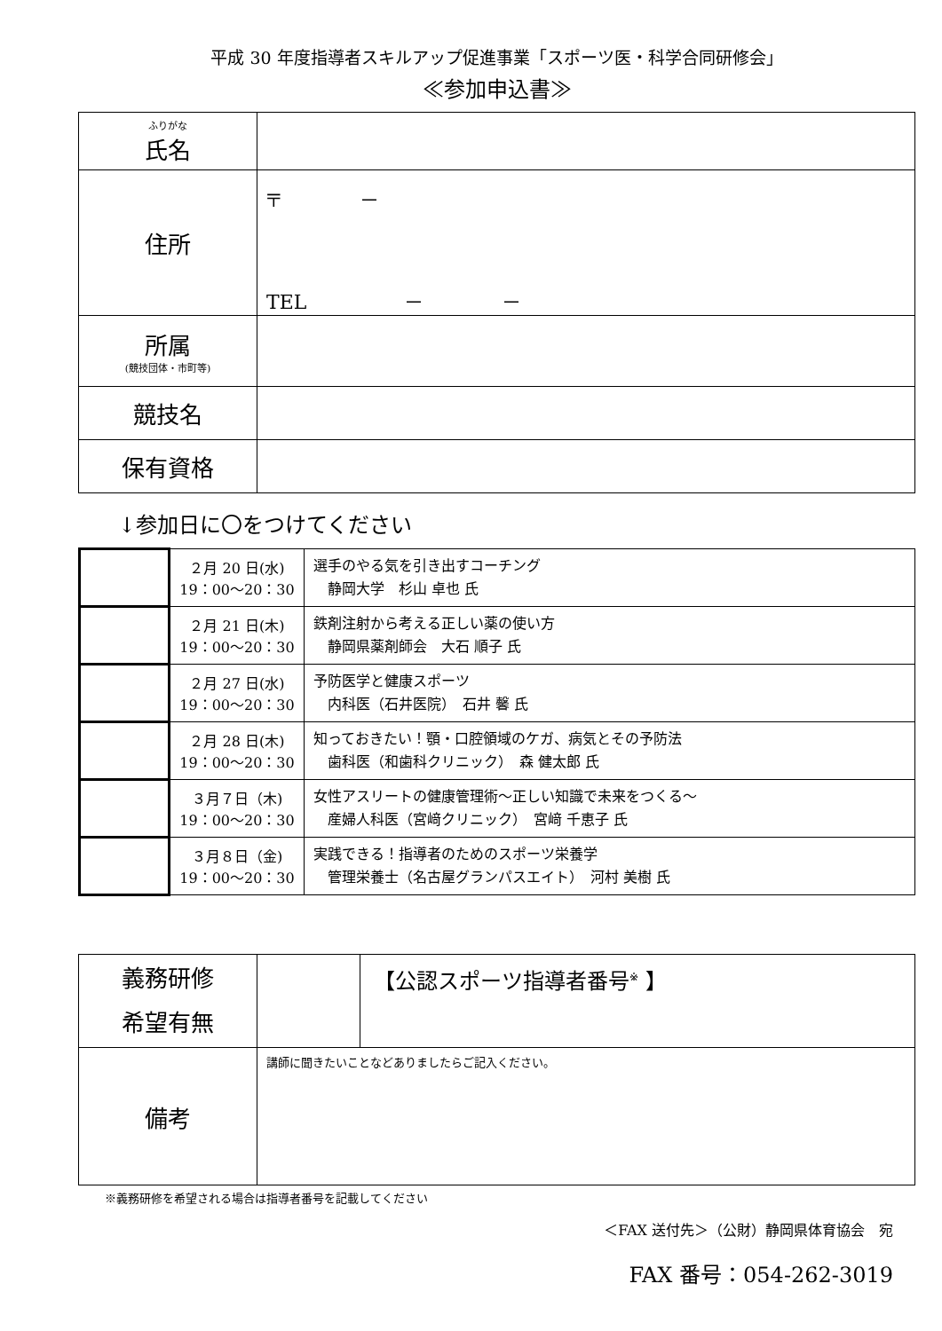平成 30 年度指導者スキルアップ促進事業「スポーツ医・科学合同研修会」
≪参加申込書≫
| ふりがな 氏名 | |
| 住所 | 〒 － TEL － － |
| 所属 (競技団体・市町等) | |
| 競技名 | |
| 保有資格 | |
↓参加日に〇をつけてください
| | ２月 20 日(水) 19：00～20：30 | 選手のやる気を引き出すコーチング 静岡大学 杉山 卓也 氏 |
| | ２月 21 日(木) 19：00～20：30 | 鉄剤注射から考える正しい薬の使い方 静岡県薬剤師会 大石 順子 氏 |
| | ２月 27 日(水) 19：00～20：30 | 予防医学と健康スポーツ 内科医（石井医院） 石井 馨 氏 |
| | ２月 28 日(木) 19：00～20：30 | 知っておきたい！顎・口腔領域のケガ、病気とその予防法 歯科医（和歯科クリニック） 森 健太郎 氏 |
| | ３月７日（木) 19：00～20：30 | 女性アスリートの健康管理術～正しい知識で未来をつくる～ 産婦人科医（宮﨑クリニック） 宮﨑 千恵子 氏 |
| | ３月８日（金) 19：00～20：30 | 実践できる！指導者のためのスポーツ栄養学 管理栄養士（名古屋グランパスエイト） 河村 美樹 氏 |
| 義務研修 希望有無 | | 【公認スポーツ指導者番号<sup>※</sup> 】 |
| 備考 | 講師に聞きたいことなどありましたらご記入ください。 | |
※義務研修を希望される場合は指導者番号を記載してください
＜FAX 送付先＞（公財）静岡県体育協会　宛
FAX 番号：054-262-3019